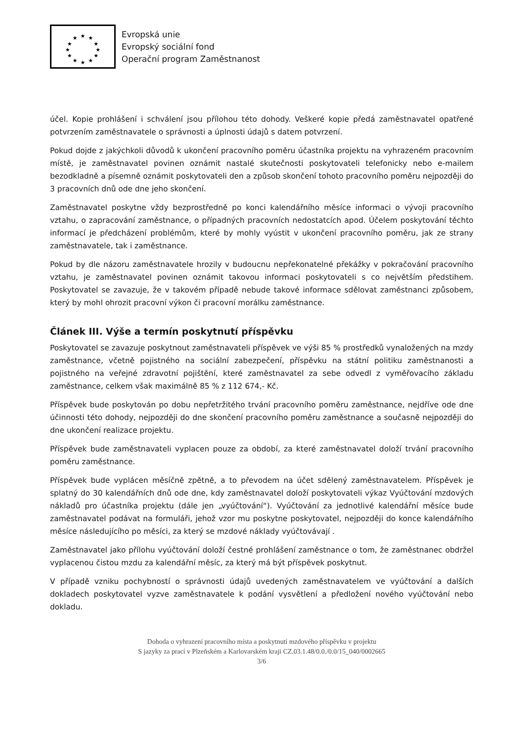★
★
★
★
★
★
★
★
★
★
★
★
Evropská unie
Evropský sociální fond
Operační program Zaměstnanost
účel. Kopie prohlášení i schválení jsou přílohou této dohody. Veškeré kopie předá zaměstnavatel opatřené potvrzením zaměstnavatele o správnosti a úplnosti údajů s datem potvrzení.
Pokud dojde z jakýchkoli důvodů k ukončení pracovního poměru účastníka projektu na vyhrazeném pracovním místě, je zaměstnavatel povinen oznámit nastalé skutečnosti poskytovateli telefonicky nebo e-mailem bezodkladně a písemně oznámit poskytovateli den a způsob skončení tohoto pracovního poměru nejpozději do 3 pracovních dnů ode dne jeho skončení.
Zaměstnavatel poskytne vždy bezprostředně po konci kalendářního měsíce informaci o vývoji pracovního vztahu, o zapracování zaměstnance, o případných pracovních nedostatcích apod. Účelem poskytování těchto informací je předcházení problémům, které by mohly vyústit v ukončení pracovního poměru, jak ze strany zaměstnavatele, tak i zaměstnance.
Pokud by dle názoru zaměstnavatele hrozily v budoucnu nepřekonatelné překážky v pokračování pracovního vztahu, je zaměstnavatel povinen oznámit takovou informaci poskytovateli s co největším předstihem. Poskytovatel se zavazuje, že v takovém případě nebude takové informace sdělovat zaměstnanci způsobem, který by mohl ohrozit pracovní výkon či pracovní morálku zaměstnance.
Článek III. Výše a termín poskytnutí příspěvku
Poskytovatel se zavazuje poskytnout zaměstnavateli příspěvek ve výši 85 % prostředků vynaložených na mzdy zaměstnance, včetně pojistného na sociální zabezpečení, příspěvku na státní politiku zaměstnanosti a pojistného na veřejné zdravotní pojištění, které zaměstnavatel za sebe odvedl z vyměřovacího základu zaměstnance, celkem však maximálně 85 % z 112 674,- Kč.
Příspěvek bude poskytován po dobu nepřetržitého trvání pracovního poměru zaměstnance, nejdříve ode dne účinnosti této dohody, nejpozději do dne skončení pracovního poměru zaměstnance a současně nejpozději do dne ukončení realizace projektu.
Příspěvek bude zaměstnavateli vyplacen pouze za období, za které zaměstnavatel doloží trvání pracovního poměru zaměstnance.
Příspěvek bude vyplácen měsíčně zpětně, a to převodem na účet sdělený zaměstnavatelem. Příspěvek je splatný do 30 kalendářních dnů ode dne, kdy zaměstnavatel doloží poskytovateli výkaz Vyúčtování mzdových nákladů pro účastníka projektu (dále jen „vyúčtování“). Vyúčtování za jednotlivé kalendářní měsíce bude zaměstnavatel podávat na formuláři, jehož vzor mu poskytne poskytovatel, nejpozději do konce kalendářního měsíce následujícího po měsíci, za který se mzdové náklady vyúčtovávají .
Zaměstnavatel jako přílohu vyúčtování doloží čestné prohlášení zaměstnance o tom, že zaměstnanec obdržel vyplacenou čistou mzdu za kalendářní měsíc, za který má být příspěvek poskytnut.
V případě vzniku pochybností o správnosti údajů uvedených zaměstnavatelem ve vyúčtování a dalších dokladech poskytovatel vyzve zaměstnavatele k podání vysvětlení a předložení nového vyúčtování nebo dokladu.
Dohoda o vyhrazení pracovního místa a poskytnutí mzdového příspěvku v projektu
S jazyky za prací v Plzeňském a Karlovarském kraji CZ.03.1.48/0.0./0.0/15_040/0002665
3/6